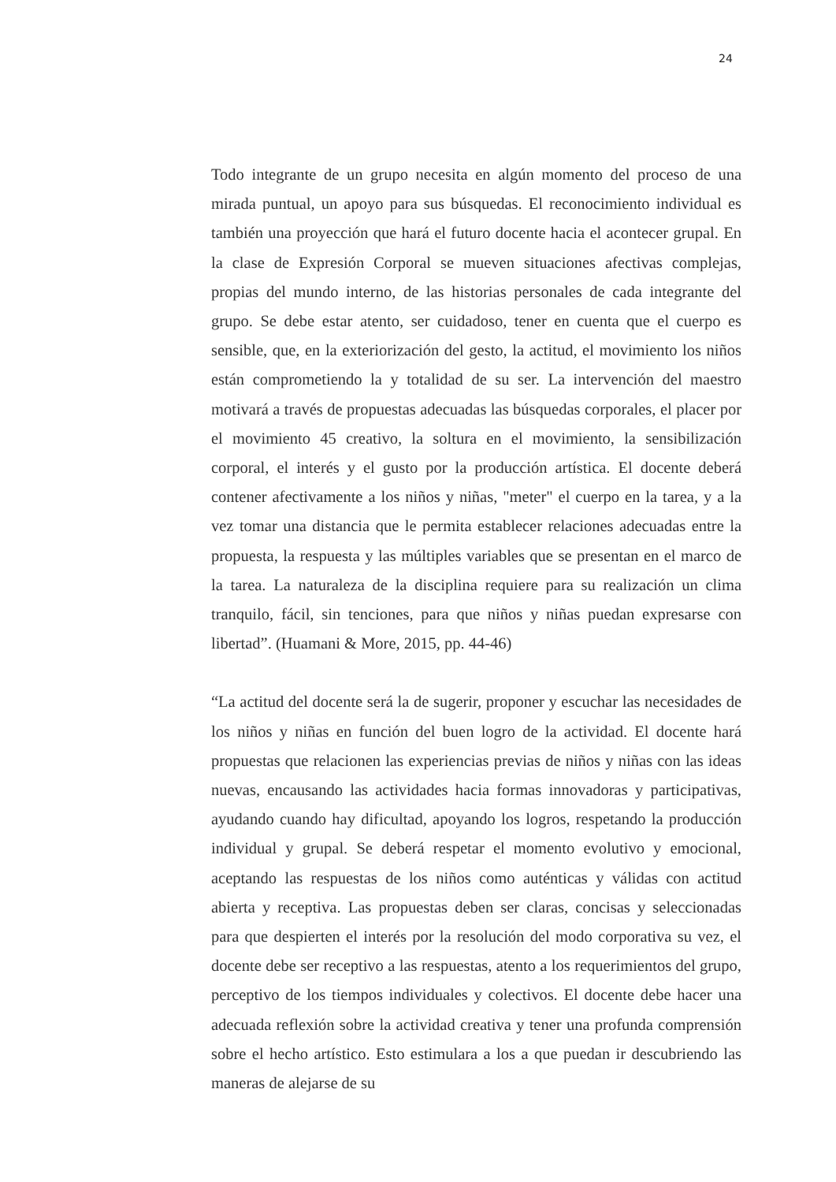24
Todo integrante de un grupo necesita en algún momento del proceso de una mirada puntual, un apoyo para sus búsquedas. El reconocimiento individual es también una proyección que hará el futuro docente hacia el acontecer grupal. En la clase de Expresión Corporal se mueven situaciones afectivas complejas, propias del mundo interno, de las historias personales de cada integrante del grupo. Se debe estar atento, ser cuidadoso, tener en cuenta que el cuerpo es sensible, que, en la exteriorización del gesto, la actitud, el movimiento los niños están comprometiendo la y totalidad de su ser. La intervención del maestro motivará a través de propuestas adecuadas las búsquedas corporales, el placer por el movimiento 45 creativo, la soltura en el movimiento, la sensibilización corporal, el interés y el gusto por la producción artística. El docente deberá contener afectivamente a los niños y niñas, "meter" el cuerpo en la tarea, y a la vez tomar una distancia que le permita establecer relaciones adecuadas entre la propuesta, la respuesta y las múltiples variables que se presentan en el marco de la tarea. La naturaleza de la disciplina requiere para su realización un clima tranquilo, fácil, sin tenciones, para que niños y niñas puedan expresarse con libertad”. (Huamani & More, 2015, pp. 44-46)
“La actitud del docente será la de sugerir, proponer y escuchar las necesidades de los niños y niñas en función del buen logro de la actividad. El docente hará propuestas que relacionen las experiencias previas de niños y niñas con las ideas nuevas, encausando las actividades hacia formas innovadoras y participativas, ayudando cuando hay dificultad, apoyando los logros, respetando la producción individual y grupal. Se deberá respetar el momento evolutivo y emocional, aceptando las respuestas de los niños como auténticas y válidas con actitud abierta y receptiva. Las propuestas deben ser claras, concisas y seleccionadas para que despierten el interés por la resolución del modo corporativa su vez, el docente debe ser receptivo a las respuestas, atento a los requerimientos del grupo, perceptivo de los tiempos individuales y colectivos. El docente debe hacer una adecuada reflexión sobre la actividad creativa y tener una profunda comprensión sobre el hecho artístico. Esto estimulara a los a que puedan ir descubriendo las maneras de alejarse de su